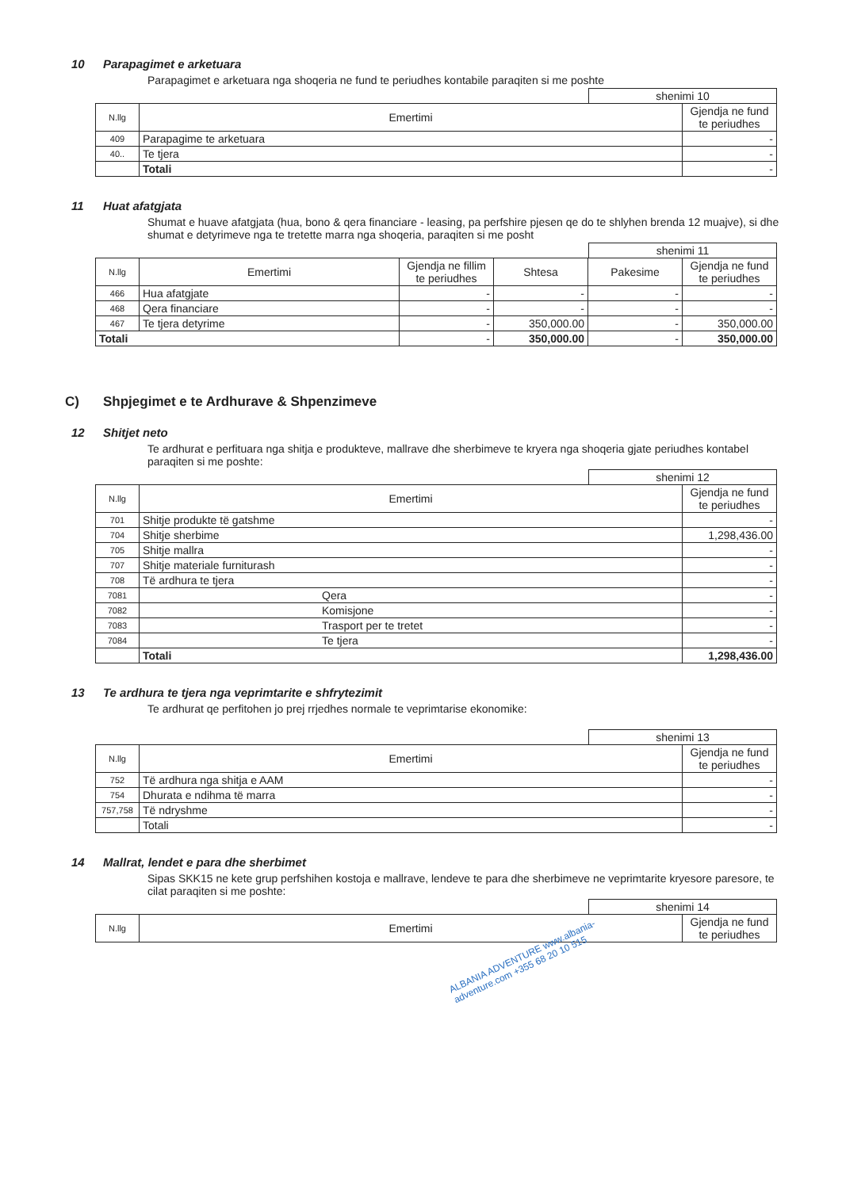10 Parapagimet e arketuara
Parapagimet e arketuara nga shoqeria ne fund te periudhes kontabile paraqiten si me poshte
shenimi 10
| N.llg | Emertimi | Gjendja ne fund te periudhes |
| --- | --- | --- |
| 409 | Parapagime te arketuara | - |
| 40.. | Te tjera | - |
| | Totali | - |
11 Huat afatgjata
Shumat e huave afatgjata (hua, bono & qera financiare - leasing, pa perfshire pjesen qe do te shlyhen brenda 12 muajve), si dhe shumat e detyrimeve nga te tretette marra nga shoqeria, paraqiten si me posht
shenimi 11
| N.llg | Emertimi | Gjendja ne fillim te periudhes | Shtesa | Pakesime | Gjendja ne fund te periudhes |
| --- | --- | --- | --- | --- | --- |
| 466 | Hua afatgjate | - | - | - | - |
| 468 | Qera financiare | - | - | - | - |
| 467 | Te tjera detyrime | - | 350,000.00 | - | 350,000.00 |
| Totali | | - | 350,000.00 | - | 350,000.00 |
C) Shpjegimet e te Ardhurave & Shpenzimeve
12 Shitjet neto
Te ardhurat e perfituara nga shitja e produkteve, mallrave dhe sherbimeve te kryera nga shoqeria gjate periudhes kontabel paraqiten si me poshte:
shenimi 12
| N.llg | Emertimi | Gjendja ne fund te periudhes |
| --- | --- | --- |
| 701 | Shitje produkte të gatshme | - |
| 704 | Shitje sherbime | 1,298,436.00 |
| 705 | Shitje mallra | - |
| 707 | Shitje materiale furniturash | - |
| 708 | Të ardhura te tjera | - |
| 7081 | Qera | - |
| 7082 | Komisjone | - |
| 7083 | Trasport per te tretet | - |
| 7084 | Te tjera | - |
| | Totali | 1,298,436.00 |
13 Te ardhura te tjera nga veprimtarite e shfrytezimit
Te ardhurat qe perfitohen jo prej rrjedhes normale te veprimtarise ekonomike:
shenimi 13
| N.llg | Emertimi | Gjendja ne fund te periudhes |
| --- | --- | --- |
| 752 | Të ardhura nga shitja e AAM | - |
| 754 | Dhurata e ndihma të marra | - |
| 757,758 | Të ndryshme | - |
| | Totali | - |
14 Mallrat, lendet e para dhe sherbimet
Sipas SKK15 ne kete grup perfshihen kostoja e mallrave, lendeve te para dhe sherbimeve ne veprimtarite kryesore paresore, te cilat paraqiten si me poshte:
shenimi 14
| N.llg | Emertimi | Gjendja ne fund te periudhes |
| --- | --- | --- |
ALBANIA ADVENTURE www.albania-adventure.com +355 68 20 10 515